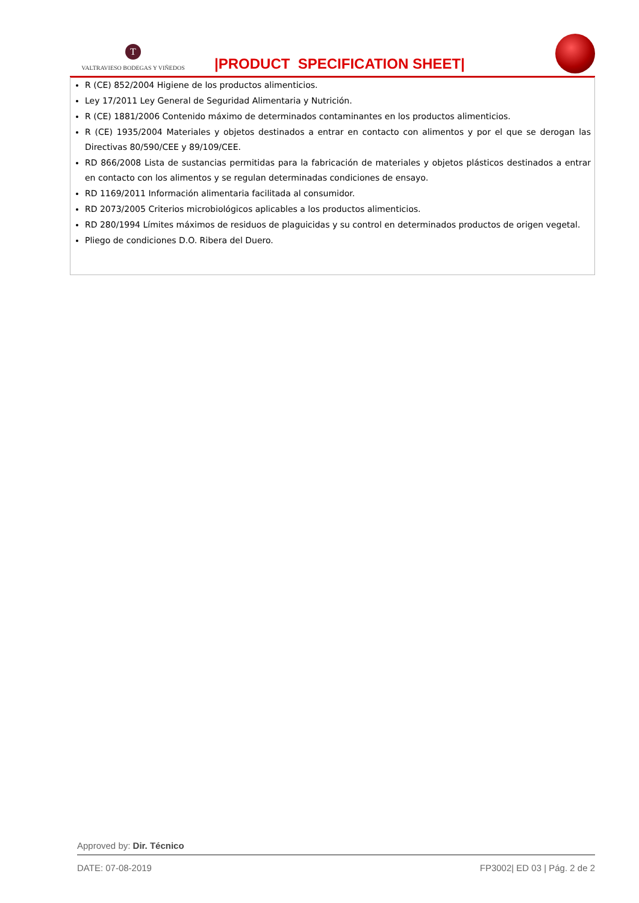T
VALTRAVIESO BODEGAS Y VIÑEDOS
|PRODUCT SPECIFICATION SHEET|
R (CE) 852/2004 Higiene de los productos alimenticios.
Ley 17/2011 Ley General de Seguridad Alimentaria y Nutrición.
R (CE) 1881/2006 Contenido máximo de determinados contaminantes en los productos alimenticios.
R (CE) 1935/2004 Materiales y objetos destinados a entrar en contacto con alimentos y por el que se derogan las Directivas 80/590/CEE y 89/109/CEE.
RD 866/2008 Lista de sustancias permitidas para la fabricación de materiales y objetos plásticos destinados a entrar en contacto con los alimentos y se regulan determinadas condiciones de ensayo.
RD 1169/2011 Información alimentaria facilitada al consumidor.
RD 2073/2005 Criterios microbiológicos aplicables a los productos alimenticios.
RD 280/1994 Límites máximos de residuos de plaguicidas y su control en determinados productos de origen vegetal.
Pliego de condiciones D.O. Ribera del Duero.
Approved by: Dir. Técnico
DATE: 07-08-2019 FP3002| ED 03 | Pág. 2 de 2